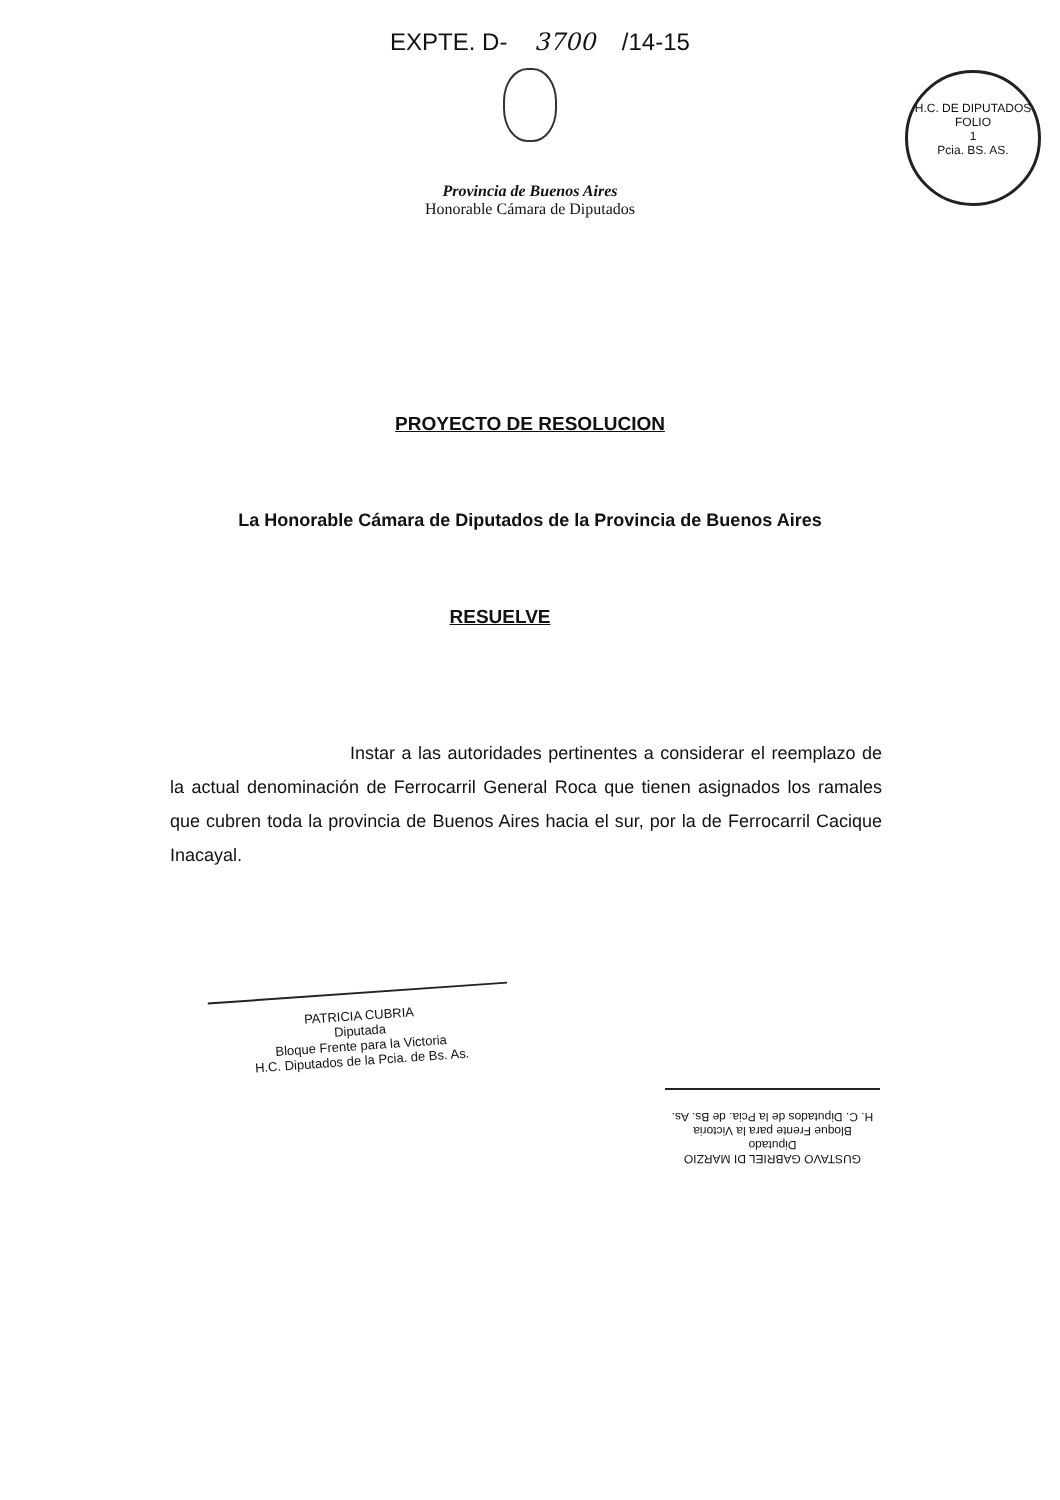EXPTE. D- 3700 /14-15
Provincia de Buenos Aires
Honorable Cámara de Diputados
H.C. DE DIPUTADOS
FOLIO
1
Pcia. BS. AS.
PROYECTO DE RESOLUCION
La Honorable Cámara de Diputados de la Provincia de Buenos Aires
RESUELVE
Instar a las autoridades pertinentes a considerar el reemplazo de la actual denominación de Ferrocarril General Roca que tienen asignados los ramales que cubren toda la provincia de Buenos Aires hacia el sur, por la de Ferrocarril Cacique Inacayal.
PATRICIA CUBRIA
Diputada
Bloque Frente para la Victoria
H.C. Diputados de la Pcia. de Bs. As.
GUSTAVO GABRIEL DI MARZIO
Diputado
Bloque Frente para la Victoria
H. C. Diputados de la Pcia. de Bs. As.